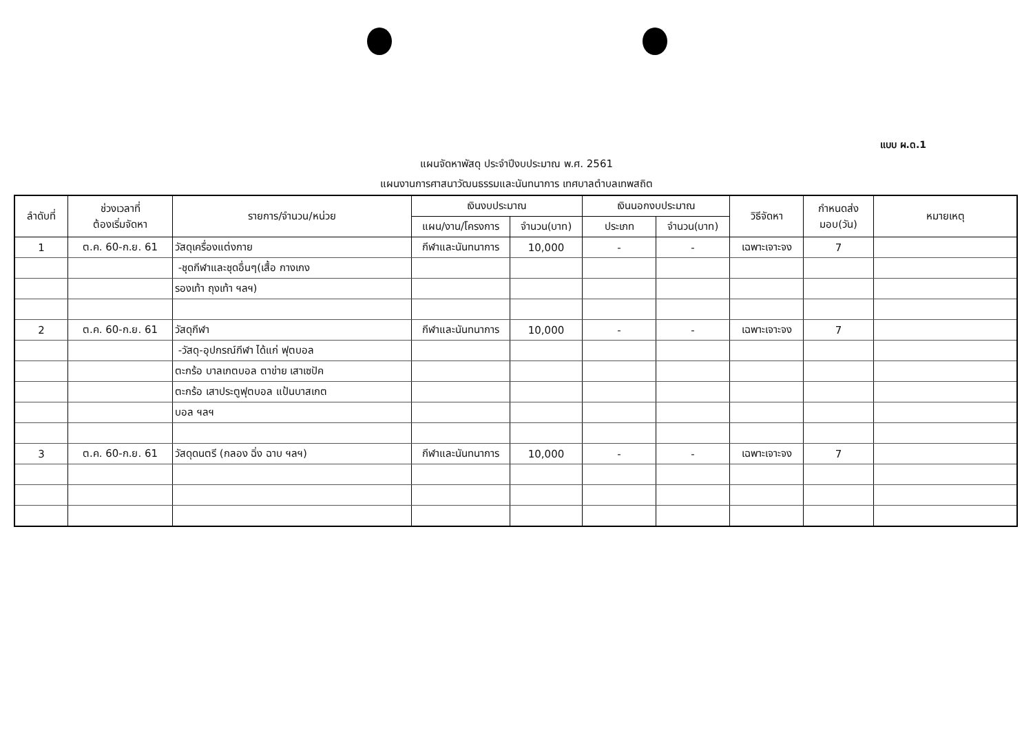แบบ ผ.ด.1
แผนจัดหาพัสดุ ประจำปีงบประมาณ พ.ศ. 2561
แผนงานการศาสนาวัฒนธรรมและนันทนาการ เทศบาลตำบลเทพสถิต
| ลำดับที่ | ช่วงเวลาที่ ต้องเริ่มจัดหา | รายการ/จำนวน/หน่วย | เงินงบประมาณ | | เงินนอกงบประมาณ | | วิธีจัดหา | กำหนดส่ง มอบ(วัน) | หมายเหตุ |
| --- | --- | --- | --- | --- | --- | --- | --- | --- | --- |
| | | | แผน/งาน/โครงการ | จำนวน(บาท) | ประเภท | จำนวน(บาท) | | | |
| 1 | ต.ค. 60-ก.ย. 61 | วัสดุเครื่องแต่งกาย | กีฬาและนันทนาการ | 10,000 | - | - | เฉพาะเจาะจง | 7 | |
| | | -ชุดกีฬาและชุดอื่นๆ(เสื้อ กางเกง | | | | | | | |
| | | รองเท้า ถุงเท้า ฯลฯ) | | | | | | | |
| 2 | ต.ค. 60-ก.ย. 61 | วัสดุกีฬา | กีฬาและนันทนาการ | 10,000 | - | - | เฉพาะเจาะจง | 7 | |
| | | -วัสดุ-อุปกรณ์กีฬา ได้แก่ ฟุตบอล | | | | | | | |
| | | ตะกร้อ บาลเกตบอล ตาข่าย เสาเซปัค | | | | | | | |
| | | ตะกร้อ เสาประตูฟุตบอล แป้นบาสเกต | | | | | | | |
| | | บอล ฯลฯ | | | | | | | |
| 3 | ต.ค. 60-ก.ย. 61 | วัสดุดนตรี (กลอง ฉิ่ง ฉาบ ฯลฯ) | กีฬาและนันทนาการ | 10,000 | - | - | เฉพาะเจาะจง | 7 | |